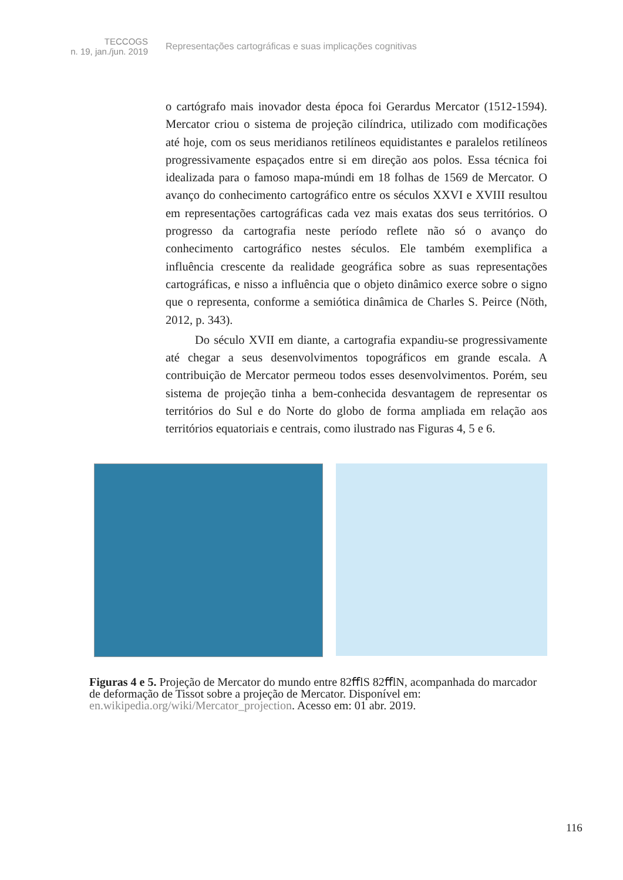TECCOGS
n. 19, jan./jun. 2019
Representações cartográficas e suas implicações cognitivas
o cartógrafo mais inovador desta época foi Gerardus Mercator (1512-1594). Mercator criou o sistema de projeção cilíndrica, utilizado com modificações até hoje, com os seus meridianos retilíneos equidistantes e paralelos retilíneos progressivamente espaçados entre si em direção aos polos. Essa técnica foi idealizada para o famoso mapa-múndi em 18 folhas de 1569 de Mercator. O avanço do conhecimento cartográfico entre os séculos XXVI e XVIII resultou em representações cartográficas cada vez mais exatas dos seus territórios. O progresso da cartografia neste período reflete não só o avanço do conhecimento cartográfico nestes séculos. Ele também exemplifica a influência crescente da realidade geográfica sobre as suas representações cartográficas, e nisso a influência que o objeto dinâmico exerce sobre o signo que o representa, conforme a semiótica dinâmica de Charles S. Peirce (Nöth, 2012, p. 343).
Do século XVII em diante, a cartografia expandiu-se progressivamente até chegar a seus desenvolvimentos topográficos em grande escala. A contribuição de Mercator permeou todos esses desenvolvimentos. Porém, seu sistema de projeção tinha a bem-conhecida desvantagem de representar os territórios do Sul e do Norte do globo de forma ampliada em relação aos territórios equatoriais e centrais, como ilustrado nas Figuras 4, 5 e 6.
Figuras 4 e 5. Projeção de Mercator do mundo entre 82ﬀlS 82ﬀlN, acompanhada do marcador de deformação de Tissot sobre a projeção de Mercator. Disponível em: en.wikipedia.org/wiki/Mercator_projection. Acesso em: 01 abr. 2019.
116